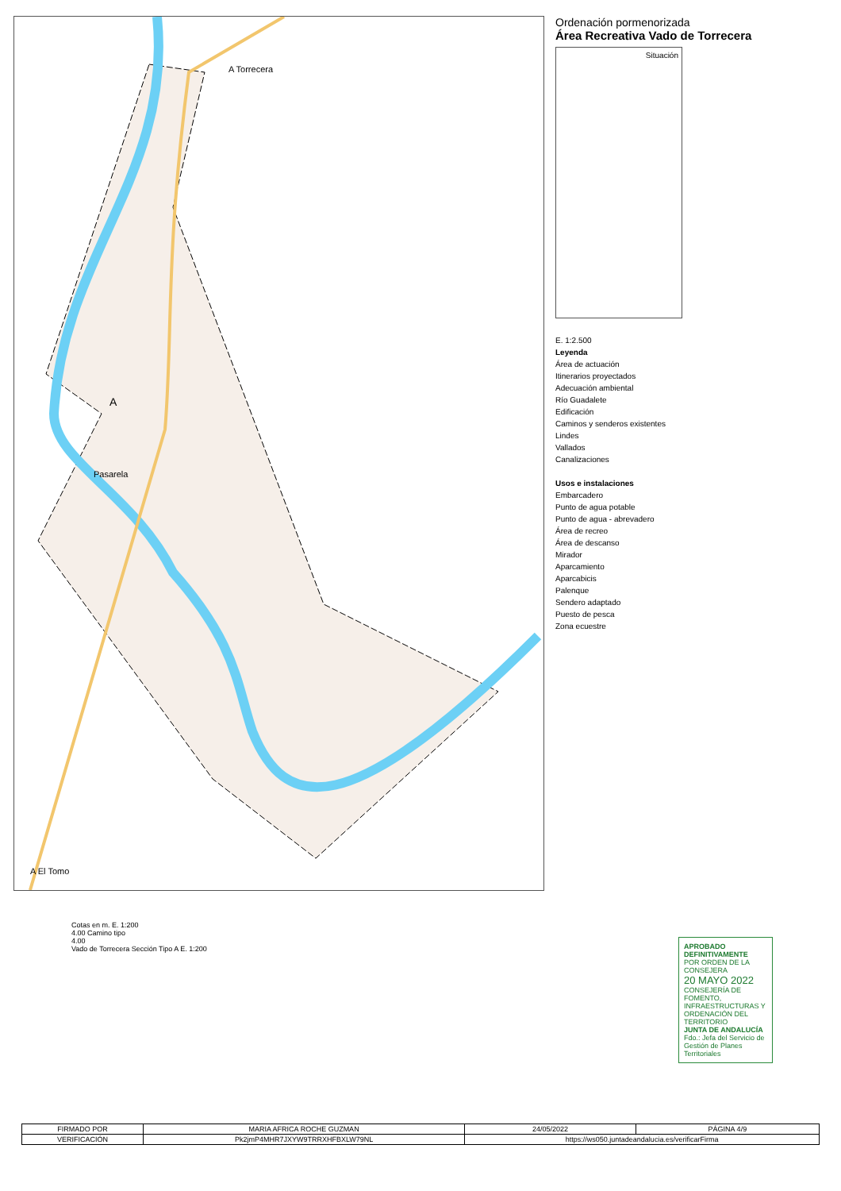A Torrecera
Pasarela
A El Tomo
A
Ordenación pormenorizada
Área Recreativa Vado de Torrecera
Situación
E. 1:2.500
Leyenda
Área de actuación
Itinerarios proyectados
Adecuación ambiental
Río Guadalete
Edificación
Caminos y senderos existentes
Lindes
Vallados
Canalizaciones
Usos e instalaciones
Embarcadero
Punto de agua potable
Punto de agua - abrevadero
Área de recreo
Área de descanso
Mirador
Aparcamiento
Aparcabicis
Palenque
Sendero adaptado
Puesto de pesca
Zona ecuestre
Cotas en m. E. 1:200
4.00 Camino tipo
4.00
Vado de Torrecera Sección Tipo A E. 1:200
APROBADO DEFINITIVAMENTE
POR ORDEN DE LA CONSEJERA
20 MAYO 2022
CONSEJERÍA DE FOMENTO, INFRAESTRUCTURAS Y ORDENACIÓN DEL TERRITORIO
JUNTA DE ANDALUCÍA
Fdo.: Jefa del Servicio de Gestión de Planes Territoriales
| FIRMADO POR | MARIA AFRICA ROCHE GUZMAN | | 24/05/2022 | PÁGINA 4/9 |
| VERIFICACIÓN | Pk2jmP4MHR7JXYW9TRRXHFBXLW79NL | https://ws050.juntadeandalucia.es/verificarFirma | | |